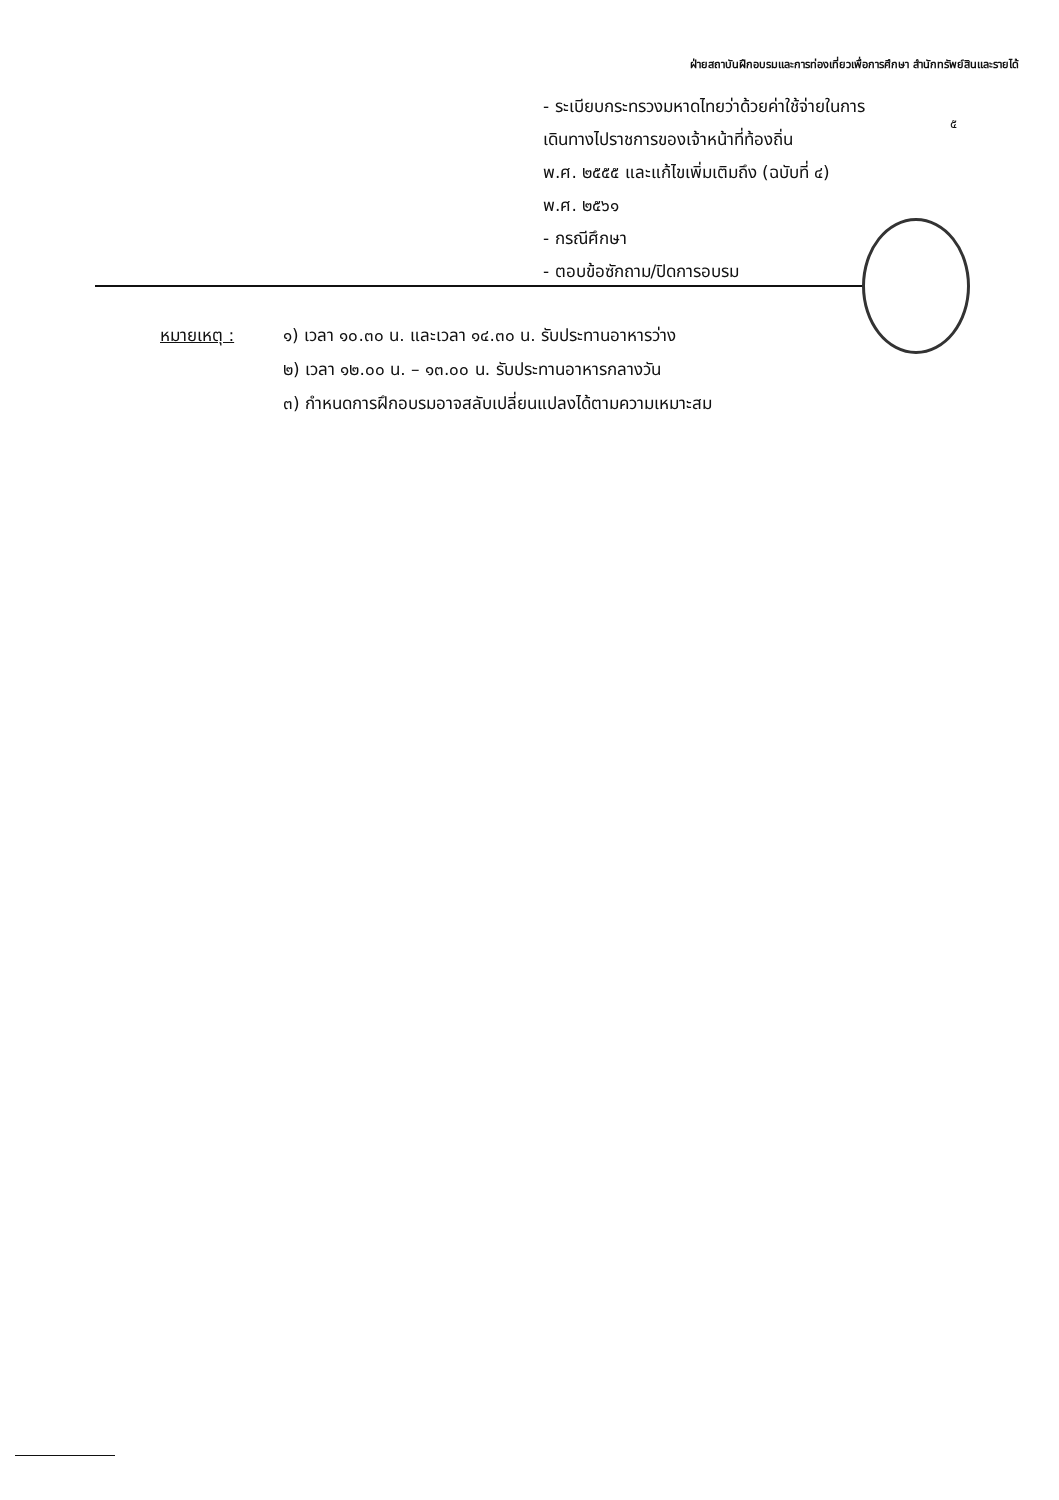ฝ่ายสถาบันฝึกอบรมและการท่องเที่ยวเพื่อการศึกษา สำนักทรัพย์สินและรายได้
- ระเบียบกระทรวงมหาดไทยว่าด้วยค่าใช้จ่ายในการ
เดินทางไปราชการของเจ้าหน้าที่ท้องถิ่น
พ.ศ. ๒๕๕๕ และแก้ไขเพิ่มเติมถึง (ฉบับที่ ๔)
พ.ศ. ๒๕๖๑
- กรณีศึกษา
- ตอบข้อซักถาม/ปิดการอบรม
๕
หมายเหตุ : ๑) เวลา ๑๐.๓๐ น. และเวลา ๑๔.๓๐ น. รับประทานอาหารว่าง
๒) เวลา ๑๒.๐๐ น. – ๑๓.๐๐ น. รับประทานอาหารกลางวัน
๓) กำหนดการฝึกอบรมอาจสลับเปลี่ยนแปลงได้ตามความเหมาะสม